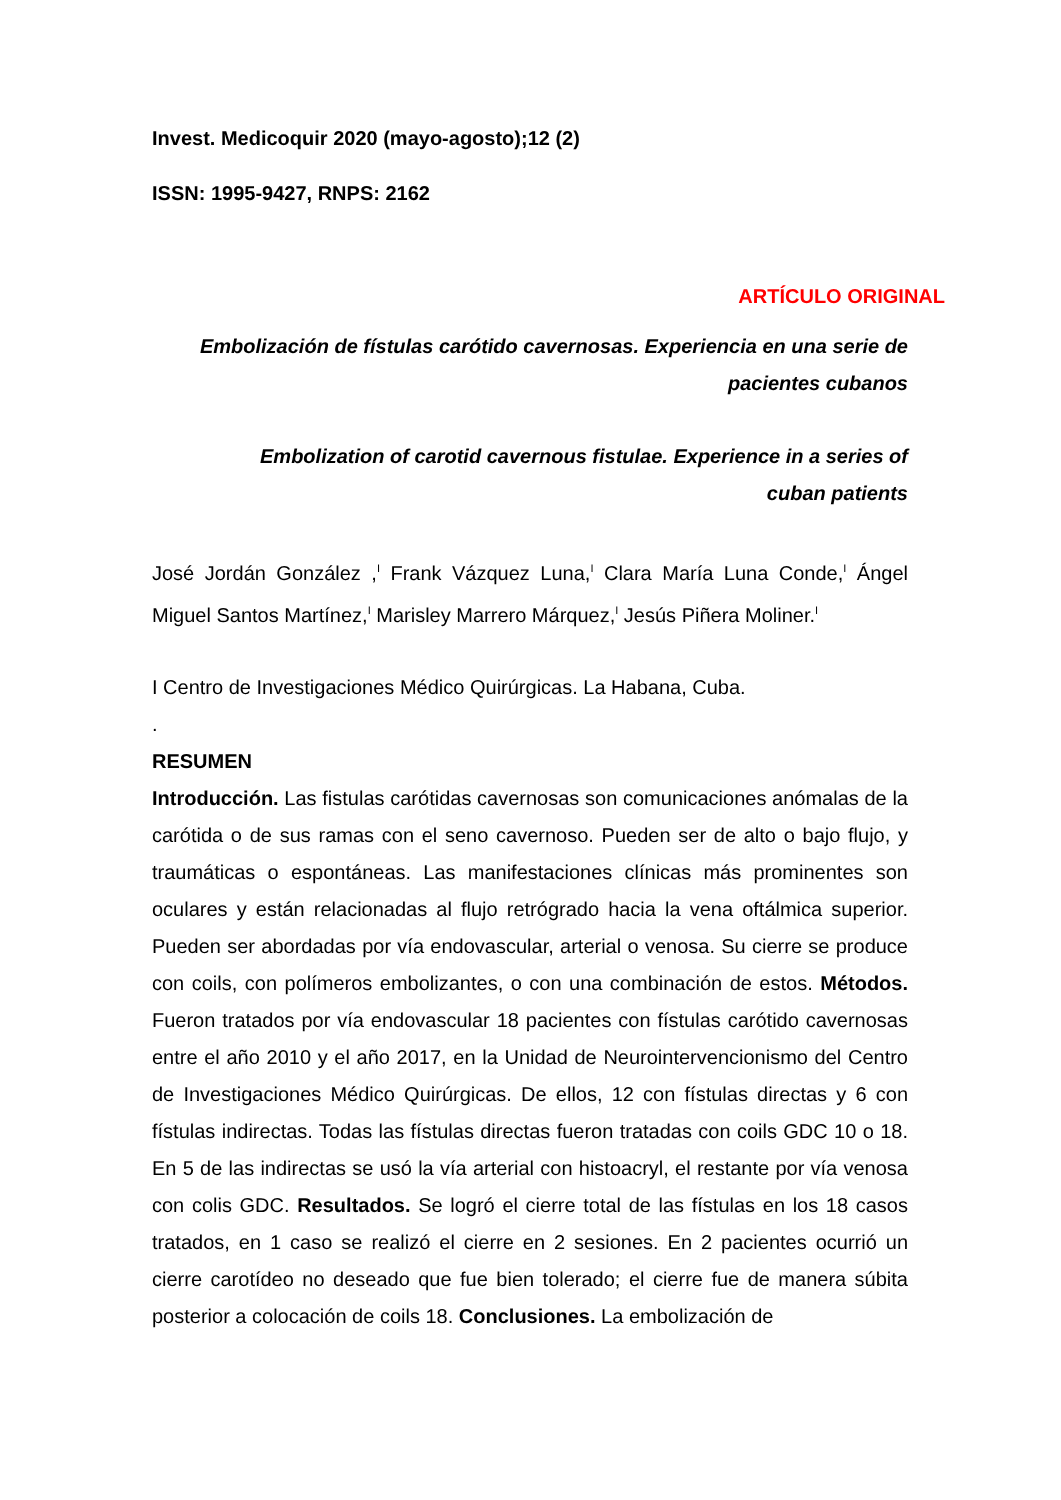Invest. Medicoquir 2020 (mayo-agosto);12 (2)
ISSN: 1995-9427, RNPS: 2162
ARTÍCULO ORIGINAL
Embolización de fístulas carótido cavernosas. Experiencia en una serie de pacientes cubanos
Embolization of carotid cavernous fistulae. Experience in a series of cuban patients
José Jordán González ,<sup>I</sup> Frank Vázquez Luna,<sup>I</sup> Clara María Luna Conde,<sup>I</sup> Ángel Miguel Santos Martínez,<sup>I</sup> Marisley Marrero Márquez,<sup>I</sup> Jesús Piñera Moliner.<sup>I</sup>
I Centro de Investigaciones Médico Quirúrgicas. La Habana, Cuba.
.
RESUMEN
Introducción. Las fistulas carótidas cavernosas son comunicaciones anómalas de la carótida o de sus ramas con el seno cavernoso. Pueden ser de alto o bajo flujo, y traumáticas o espontáneas. Las manifestaciones clínicas más prominentes son oculares y están relacionadas al flujo retrógrado hacia la vena oftálmica superior. Pueden ser abordadas por vía endovascular, arterial o venosa. Su cierre se produce con coils, con polímeros embolizantes, o con una combinación de estos. Métodos. Fueron tratados por vía endovascular 18 pacientes con fístulas carótido cavernosas entre el año 2010 y el año 2017, en la Unidad de Neurointervencionismo del Centro de Investigaciones Médico Quirúrgicas. De ellos, 12 con fístulas directas y 6 con fístulas indirectas. Todas las fístulas directas fueron tratadas con coils GDC 10 o 18. En 5 de las indirectas se usó la vía arterial con histoacryl, el restante por vía venosa con colis GDC. Resultados. Se logró el cierre total de las fístulas en los 18 casos tratados, en 1 caso se realizó el cierre en 2 sesiones. En 2 pacientes ocurrió un cierre carotídeo no deseado que fue bien tolerado; el cierre fue de manera súbita posterior a colocación de coils 18. Conclusiones. La embolización de